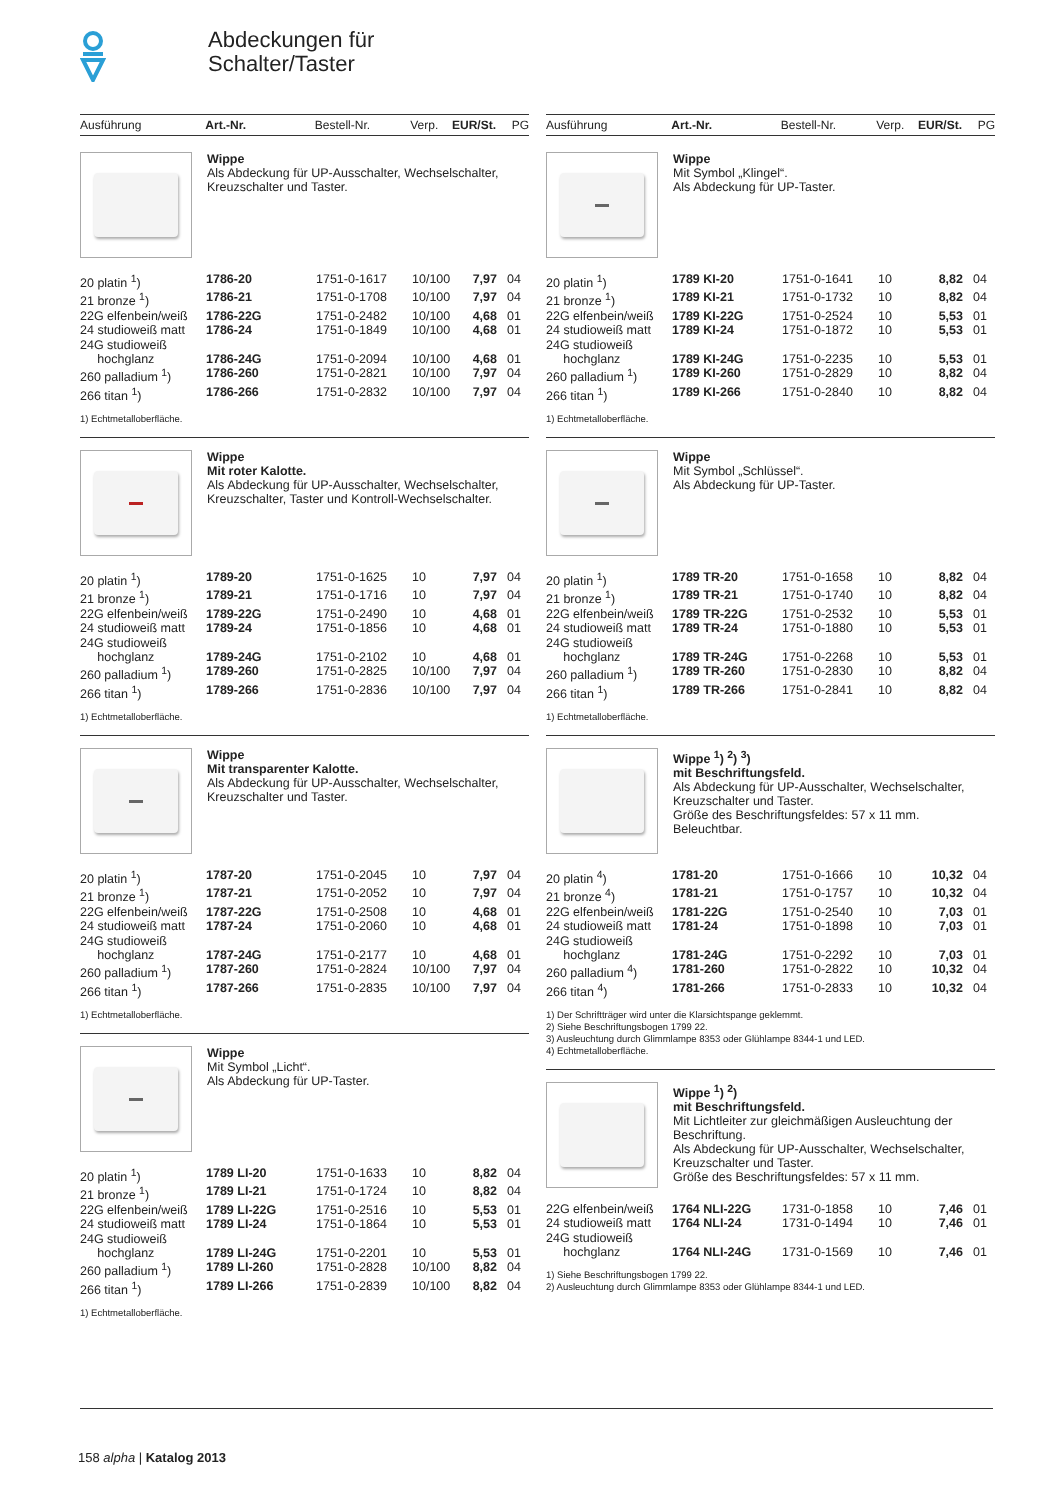Abdeckungen für
Schalter/Taster
Ausführung Art.-Nr. Bestell-Nr. Verp. EUR/St. PG
Wippe
Als Abdeckung für UP-Ausschalter, Wechselschalter, Kreuzschalter und Taster.
| 20 platin <sup>1</sup>) | 1786-20 | 1751-0-1617 | 10/100 | 7,97 | 04 |
| 21 bronze <sup>1</sup>) | 1786-21 | 1751-0-1708 | 10/100 | 7,97 | 04 |
| 22G elfenbein/weiß | 1786-22G | 1751-0-2482 | 10/100 | 4,68 | 01 |
| 24 studioweiß matt | 1786-24 | 1751-0-1849 | 10/100 | 4,68 | 01 |
| 24G studioweiß hochglanz | 1786-24G | 1751-0-2094 | 10/100 | 4,68 | 01 |
| 260 palladium <sup>1</sup>) | 1786-260 | 1751-0-2821 | 10/100 | 7,97 | 04 |
| 266 titan <sup>1</sup>) | 1786-266 | 1751-0-2832 | 10/100 | 7,97 | 04 |
1) Echtmetalloberfläche.
Wippe
Mit roter Kalotte.
Als Abdeckung für UP-Ausschalter, Wechselschalter, Kreuzschalter, Taster und Kontroll-Wechselschalter.
| 20 platin <sup>1</sup>) | 1789-20 | 1751-0-1625 | 10 | 7,97 | 04 |
| 21 bronze <sup>1</sup>) | 1789-21 | 1751-0-1716 | 10 | 7,97 | 04 |
| 22G elfenbein/weiß | 1789-22G | 1751-0-2490 | 10 | 4,68 | 01 |
| 24 studioweiß matt | 1789-24 | 1751-0-1856 | 10 | 4,68 | 01 |
| 24G studioweiß hochglanz | 1789-24G | 1751-0-2102 | 10 | 4,68 | 01 |
| 260 palladium <sup>1</sup>) | 1789-260 | 1751-0-2825 | 10/100 | 7,97 | 04 |
| 266 titan <sup>1</sup>) | 1789-266 | 1751-0-2836 | 10/100 | 7,97 | 04 |
1) Echtmetalloberfläche.
Wippe
Mit transparenter Kalotte.
Als Abdeckung für UP-Ausschalter, Wechselschalter, Kreuzschalter und Taster.
| 20 platin <sup>1</sup>) | 1787-20 | 1751-0-2045 | 10 | 7,97 | 04 |
| 21 bronze <sup>1</sup>) | 1787-21 | 1751-0-2052 | 10 | 7,97 | 04 |
| 22G elfenbein/weiß | 1787-22G | 1751-0-2508 | 10 | 4,68 | 01 |
| 24 studioweiß matt | 1787-24 | 1751-0-2060 | 10 | 4,68 | 01 |
| 24G studioweiß hochglanz | 1787-24G | 1751-0-2177 | 10 | 4,68 | 01 |
| 260 palladium <sup>1</sup>) | 1787-260 | 1751-0-2824 | 10/100 | 7,97 | 04 |
| 266 titan <sup>1</sup>) | 1787-266 | 1751-0-2835 | 10/100 | 7,97 | 04 |
1) Echtmetalloberfläche.
Wippe
Mit Symbol „Licht“.
Als Abdeckung für UP-Taster.
| 20 platin <sup>1</sup>) | 1789 LI-20 | 1751-0-1633 | 10 | 8,82 | 04 |
| 21 bronze <sup>1</sup>) | 1789 LI-21 | 1751-0-1724 | 10 | 8,82 | 04 |
| 22G elfenbein/weiß | 1789 LI-22G | 1751-0-2516 | 10 | 5,53 | 01 |
| 24 studioweiß matt | 1789 LI-24 | 1751-0-1864 | 10 | 5,53 | 01 |
| 24G studioweiß hochglanz | 1789 LI-24G | 1751-0-2201 | 10 | 5,53 | 01 |
| 260 palladium <sup>1</sup>) | 1789 LI-260 | 1751-0-2828 | 10/100 | 8,82 | 04 |
| 266 titan <sup>1</sup>) | 1789 LI-266 | 1751-0-2839 | 10/100 | 8,82 | 04 |
1) Echtmetalloberfläche.
Ausführung Art.-Nr. Bestell-Nr. Verp. EUR/St. PG
Wippe
Mit Symbol „Klingel“.
Als Abdeckung für UP-Taster.
| 20 platin <sup>1</sup>) | 1789 KI-20 | 1751-0-1641 | 10 | 8,82 | 04 |
| 21 bronze <sup>1</sup>) | 1789 KI-21 | 1751-0-1732 | 10 | 8,82 | 04 |
| 22G elfenbein/weiß | 1789 KI-22G | 1751-0-2524 | 10 | 5,53 | 01 |
| 24 studioweiß matt | 1789 KI-24 | 1751-0-1872 | 10 | 5,53 | 01 |
| 24G studioweiß hochglanz | 1789 KI-24G | 1751-0-2235 | 10 | 5,53 | 01 |
| 260 palladium <sup>1</sup>) | 1789 KI-260 | 1751-0-2829 | 10 | 8,82 | 04 |
| 266 titan <sup>1</sup>) | 1789 KI-266 | 1751-0-2840 | 10 | 8,82 | 04 |
1) Echtmetalloberfläche.
Wippe
Mit Symbol „Schlüssel“.
Als Abdeckung für UP-Taster.
| 20 platin <sup>1</sup>) | 1789 TR-20 | 1751-0-1658 | 10 | 8,82 | 04 |
| 21 bronze <sup>1</sup>) | 1789 TR-21 | 1751-0-1740 | 10 | 8,82 | 04 |
| 22G elfenbein/weiß | 1789 TR-22G | 1751-0-2532 | 10 | 5,53 | 01 |
| 24 studioweiß matt | 1789 TR-24 | 1751-0-1880 | 10 | 5,53 | 01 |
| 24G studioweiß hochglanz | 1789 TR-24G | 1751-0-2268 | 10 | 5,53 | 01 |
| 260 palladium <sup>1</sup>) | 1789 TR-260 | 1751-0-2830 | 10 | 8,82 | 04 |
| 266 titan <sup>1</sup>) | 1789 TR-266 | 1751-0-2841 | 10 | 8,82 | 04 |
1) Echtmetalloberfläche.
Wippe <sup>1</sup>) <sup>2</sup>) <sup>3</sup>)
mit Beschriftungsfeld.
Als Abdeckung für UP-Ausschalter, Wechselschalter, Kreuzschalter und Taster.
Größe des Beschriftungsfeldes: 57 x 11 mm.
Beleuchtbar.
| 20 platin <sup>4</sup>) | 1781-20 | 1751-0-1666 | 10 | 10,32 | 04 |
| 21 bronze <sup>4</sup>) | 1781-21 | 1751-0-1757 | 10 | 10,32 | 04 |
| 22G elfenbein/weiß | 1781-22G | 1751-0-2540 | 10 | 7,03 | 01 |
| 24 studioweiß matt | 1781-24 | 1751-0-1898 | 10 | 7,03 | 01 |
| 24G studioweiß hochglanz | 1781-24G | 1751-0-2292 | 10 | 7,03 | 01 |
| 260 palladium <sup>4</sup>) | 1781-260 | 1751-0-2822 | 10 | 10,32 | 04 |
| 266 titan <sup>4</sup>) | 1781-266 | 1751-0-2833 | 10 | 10,32 | 04 |
1) Der Schriftträger wird unter die Klarsichtspange geklemmt.
2) Siehe Beschriftungsbogen 1799 22.
3) Ausleuchtung durch Glimmlampe 8353 oder Glühlampe 8344-1 und LED.
4) Echtmetalloberfläche.
Wippe <sup>1</sup>) <sup>2</sup>)
mit Beschriftungsfeld.
Mit Lichtleiter zur gleichmäßigen Ausleuchtung der Beschriftung.
Als Abdeckung für UP-Ausschalter, Wechselschalter, Kreuzschalter und Taster.
Größe des Beschriftungsfeldes: 57 x 11 mm.
| 22G elfenbein/weiß | 1764 NLI-22G | 1731-0-1858 | 10 | 7,46 | 01 |
| 24 studioweiß matt | 1764 NLI-24 | 1731-0-1494 | 10 | 7,46 | 01 |
| 24G studioweiß hochglanz | 1764 NLI-24G | 1731-0-1569 | 10 | 7,46 | 01 |
1) Siehe Beschriftungsbogen 1799 22.
2) Ausleuchtung durch Glimmlampe 8353 oder Glühlampe 8344-1 und LED.
158 alpha | Katalog 2013